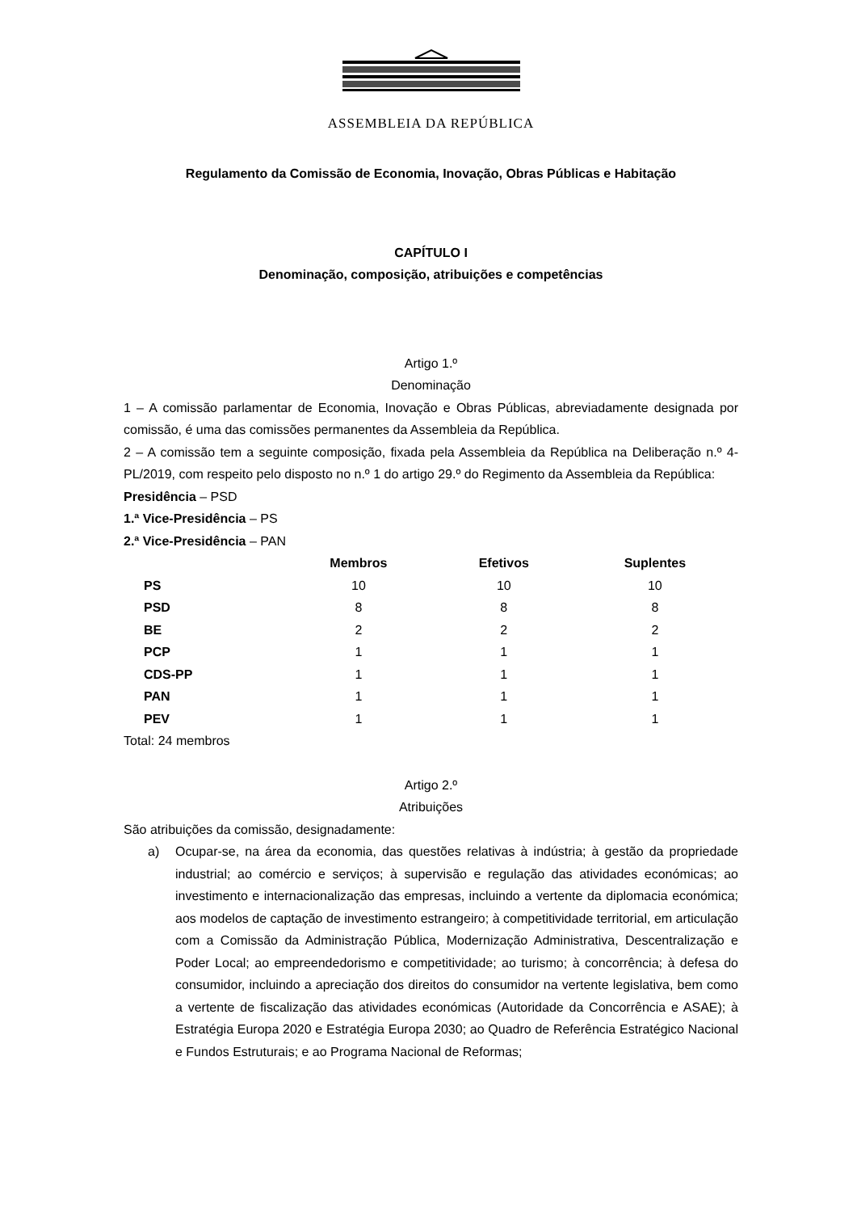ASSEMBLEIA DA REPÚBLICA
Regulamento da Comissão de Economia, Inovação, Obras Públicas e Habitação
CAPÍTULO I
Denominação, composição, atribuições e competências
Artigo 1.º
Denominação
1 – A comissão parlamentar de Economia, Inovação e Obras Públicas, abreviadamente designada por comissão, é uma das comissões permanentes da Assembleia da República.
2 – A comissão tem a seguinte composição, fixada pela Assembleia da República na Deliberação n.º 4-PL/2019, com respeito pelo disposto no n.º 1 do artigo 29.º do Regimento da Assembleia da República:
Presidência – PSD
1.ª Vice-Presidência – PS
2.ª Vice-Presidência – PAN
| | Membros | Efetivos | Suplentes |
| --- | --- | --- | --- |
| PS | 10 | 10 | 10 |
| PSD | 8 | 8 | 8 |
| BE | 2 | 2 | 2 |
| PCP | 1 | 1 | 1 |
| CDS-PP | 1 | 1 | 1 |
| PAN | 1 | 1 | 1 |
| PEV | 1 | 1 | 1 |
Total: 24 membros
Artigo 2.º
Atribuições
São atribuições da comissão, designadamente:
a) Ocupar-se, na área da economia, das questões relativas à indústria; à gestão da propriedade industrial; ao comércio e serviços; à supervisão e regulação das atividades económicas; ao investimento e internacionalização das empresas, incluindo a vertente da diplomacia económica; aos modelos de captação de investimento estrangeiro; à competitividade territorial, em articulação com a Comissão da Administração Pública, Modernização Administrativa, Descentralização e Poder Local; ao empreendedorismo e competitividade; ao turismo; à concorrência; à defesa do consumidor, incluindo a apreciação dos direitos do consumidor na vertente legislativa, bem como a vertente de fiscalização das atividades económicas (Autoridade da Concorrência e ASAE); à Estratégia Europa 2020 e Estratégia Europa 2030; ao Quadro de Referência Estratégico Nacional e Fundos Estruturais; e ao Programa Nacional de Reformas;